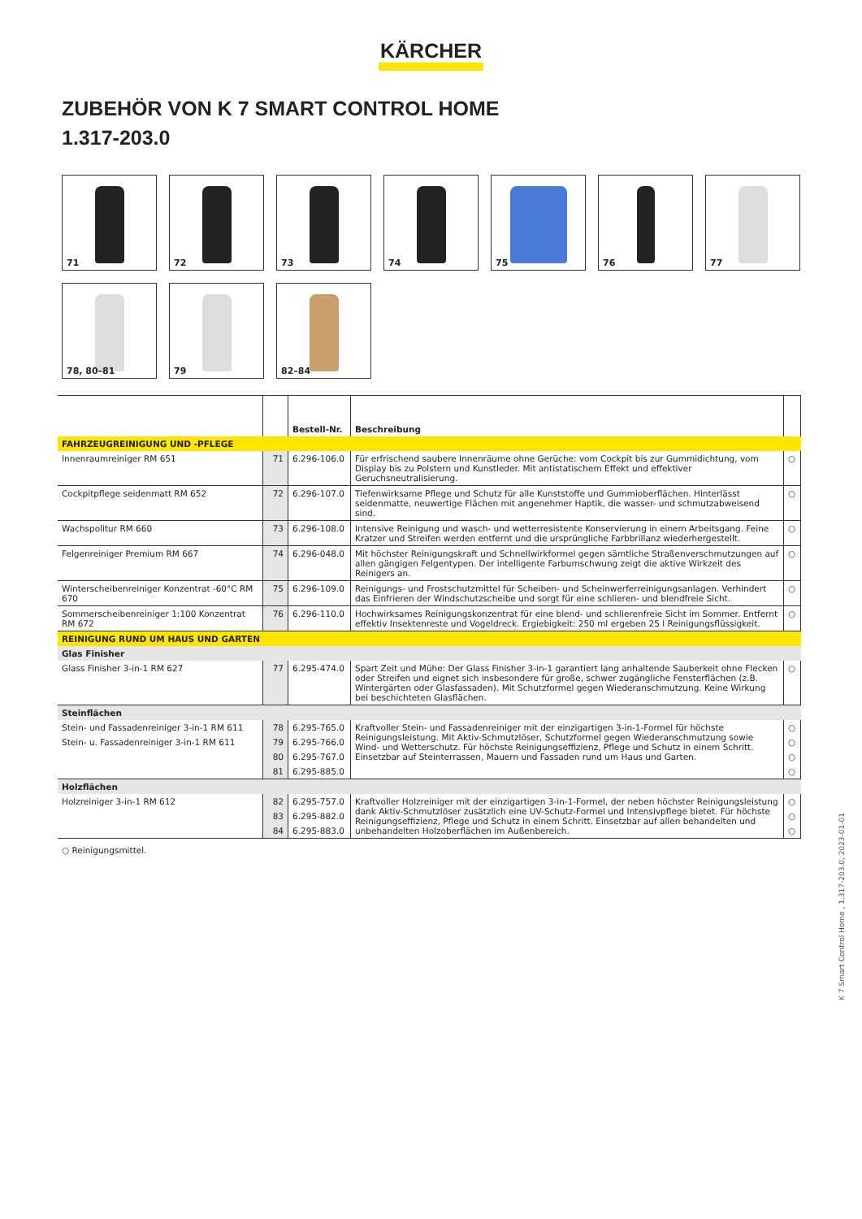KÄRCHER
ZUBEHÖR VON K 7 SMART CONTROL HOME
1.317-203.0
71
72
73
74
75
76
77
78, 80–81
79
82–84
| | | Bestell-Nr. | Beschreibung | |
| --- | --- | --- | --- | --- |
| FAHRZEUGREINIGUNG UND -PFLEGE | | | | |
| Innenraumreiniger RM 651 | 71 | 6.296-106.0 | Für erfrischend saubere Innenräume ohne Gerüche: vom Cockpit bis zur Gummidichtung, vom Display bis zu Polstern und Kunstleder. Mit antistatischem Effekt und effektiver Geruchsneutralisierung. | ○ |
| Cockpitpflege seidenmatt RM 652 | 72 | 6.296-107.0 | Tiefenwirksame Pflege und Schutz für alle Kunststoffe und Gummioberflächen. Hinterlässt seidenmatte, neuwertige Flächen mit angenehmer Haptik, die wasser- und schmutzabweisend sind. | ○ |
| Wachspolitur RM 660 | 73 | 6.296-108.0 | Intensive Reinigung und wasch- und wetterresistente Konservierung in einem Arbeitsgang. Feine Kratzer und Streifen werden entfernt und die ursprüngliche Farbbrillanz wiederhergestellt. | ○ |
| Felgenreiniger Premium RM 667 | 74 | 6.296-048.0 | Mit höchster Reinigungskraft und Schnellwirkformel gegen sämtliche Straßenverschmutzungen auf allen gängigen Felgentypen. Der intelligente Farbumschwung zeigt die aktive Wirkzeit des Reinigers an. | ○ |
| Winterscheibenreiniger Konzentrat -60°C RM 670 | 75 | 6.296-109.0 | Reinigungs- und Frostschutzmittel für Scheiben- und Scheinwerferreinigungsanlagen. Verhindert das Einfrieren der Windschutzscheibe und sorgt für eine schlieren- und blendfreie Sicht. | ○ |
| Sommerscheibenreiniger 1:100 Konzentrat RM 672 | 76 | 6.296-110.0 | Hochwirksames Reinigungskonzentrat für eine blend- und schlierenfreie Sicht im Sommer. Entfernt effektiv Insektenreste und Vogeldreck. Ergiebigkeit: 250 ml ergeben 25 l Reinigungsflüssigkeit. | ○ |
| REINIGUNG RUND UM HAUS UND GARTEN | | | | |
| Glas Finisher | | | | |
| Glass Finisher 3-in-1 RM 627 | 77 | 6.295-474.0 | Spart Zeit und Mühe: Der Glass Finisher 3-in-1 garantiert lang anhaltende Sauberkeit ohne Flecken oder Streifen und eignet sich insbesondere für große, schwer zugängliche Fensterflächen (z.B. Wintergärten oder Glasfassaden). Mit Schutzformel gegen Wiederanschmutzung. Keine Wirkung bei beschichteten Glasflächen. | ○ |
| Steinflächen | | | | |
| Stein- und Fassadenreiniger 3-in-1 RM 611 | 78 | 6.295-765.0 | Kraftvoller Stein- und Fassadenreiniger mit der einzigartigen 3-in-1-Formel für höchste Reinigungsleistung. Mit Aktiv-Schmutzlöser, Schutzformel gegen Wiederanschmutzung sowie Wind- und Wetterschutz. Für höchste Reinigungseffizienz, Pflege und Schutz in einem Schritt. Einsetzbar auf Steinterrassen, Mauern und Fassaden rund um Haus und Garten. | ○ |
| Stein- u. Fassadenreiniger 3-in-1 RM 611 | 79 | 6.295-766.0 | | ○ |
| | 80 | 6.295-767.0 | | ○ |
| | 81 | 6.295-885.0 | | ○ |
| Holzflächen | | | | |
| Holzreiniger 3-in-1 RM 612 | 82 | 6.295-757.0 | Kraftvoller Holzreiniger mit der einzigartigen 3-in-1-Formel, der neben höchster Reinigungsleistung dank Aktiv-Schmutzlöser zusätzlich eine UV-Schutz-Formel und Intensivpflege bietet. Für höchste Reinigungseffizienz, Pflege und Schutz in einem Schritt. Einsetzbar auf allen behandelten und unbehandelten Holzoberflächen im Außenbereich. | ○ |
| | 83 | 6.295-882.0 | | ○ |
| | 84 | 6.295-883.0 | | ○ |
○ Reinigungsmittel.
K 7 Smart Control Home , 1.317-203.0, 2023-01-01